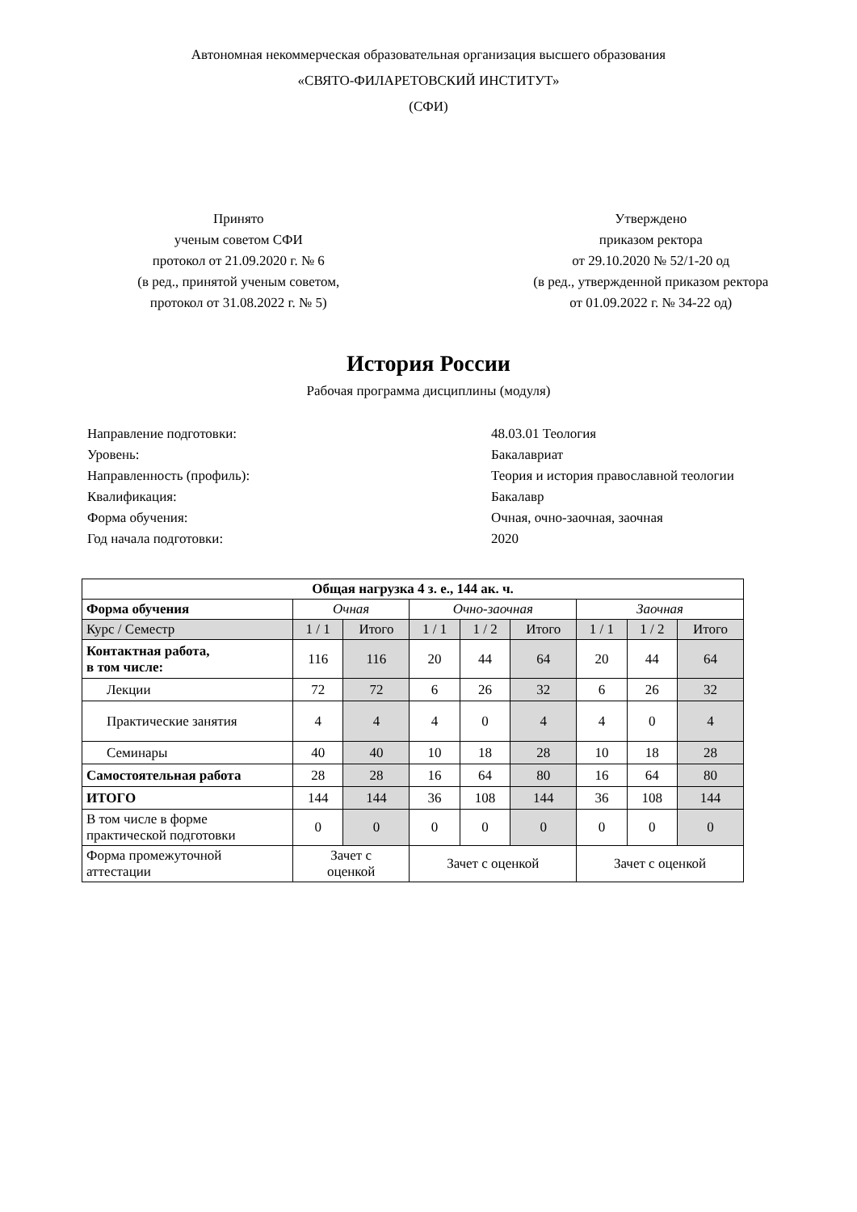Автономная некоммерческая образовательная организация высшего образования
«СВЯТО-ФИЛАРЕТОВСКИЙ ИНСТИТУТ»
(СФИ)
Принято
ученым советом СФИ
протокол от 21.09.2020 г. № 6
(в ред., принятой ученым советом,
протокол от 31.08.2022 г. № 5)
Утверждено
приказом ректора
от 29.10.2020 № 52/1-20 од
(в ред., утвержденной приказом ректора
от 01.09.2022 г. № 34-22 од)
История России
Рабочая программа дисциплины (модуля)
Направление подготовки: 48.03.01 Теология
Уровень: Бакалавриат
Направленность (профиль): Теория и история православной теологии
Квалификация: Бакалавр
Форма обучения: Очная, очно-заочная, заочная
Год начала подготовки: 2020
| Общая нагрузка 4 з. е., 144 ак. ч. | | | | | | | | |
| --- | --- | --- | --- | --- | --- | --- | --- | --- |
| Форма обучения | Очная | | Очно-заочная | | | Заочная | | |
| Курс / Семестр | 1 / 1 | Итого | 1 / 1 | 1 / 2 | Итого | 1 / 1 | 1 / 2 | Итого |
| Контактная работа, в том числе: | 116 | 116 | 20 | 44 | 64 | 20 | 44 | 64 |
| Лекции | 72 | 72 | 6 | 26 | 32 | 6 | 26 | 32 |
| Практические занятия | 4 | 4 | 4 | 0 | 4 | 4 | 0 | 4 |
| Семинары | 40 | 40 | 10 | 18 | 28 | 10 | 18 | 28 |
| Самостоятельная работа | 28 | 28 | 16 | 64 | 80 | 16 | 64 | 80 |
| ИТОГО | 144 | 144 | 36 | 108 | 144 | 36 | 108 | 144 |
| В том числе в форме практической подготовки | 0 | 0 | 0 | 0 | 0 | 0 | 0 | 0 |
| Форма промежуточной аттестации | Зачет с оценкой | | Зачет с оценкой | | | Зачет с оценкой | | |